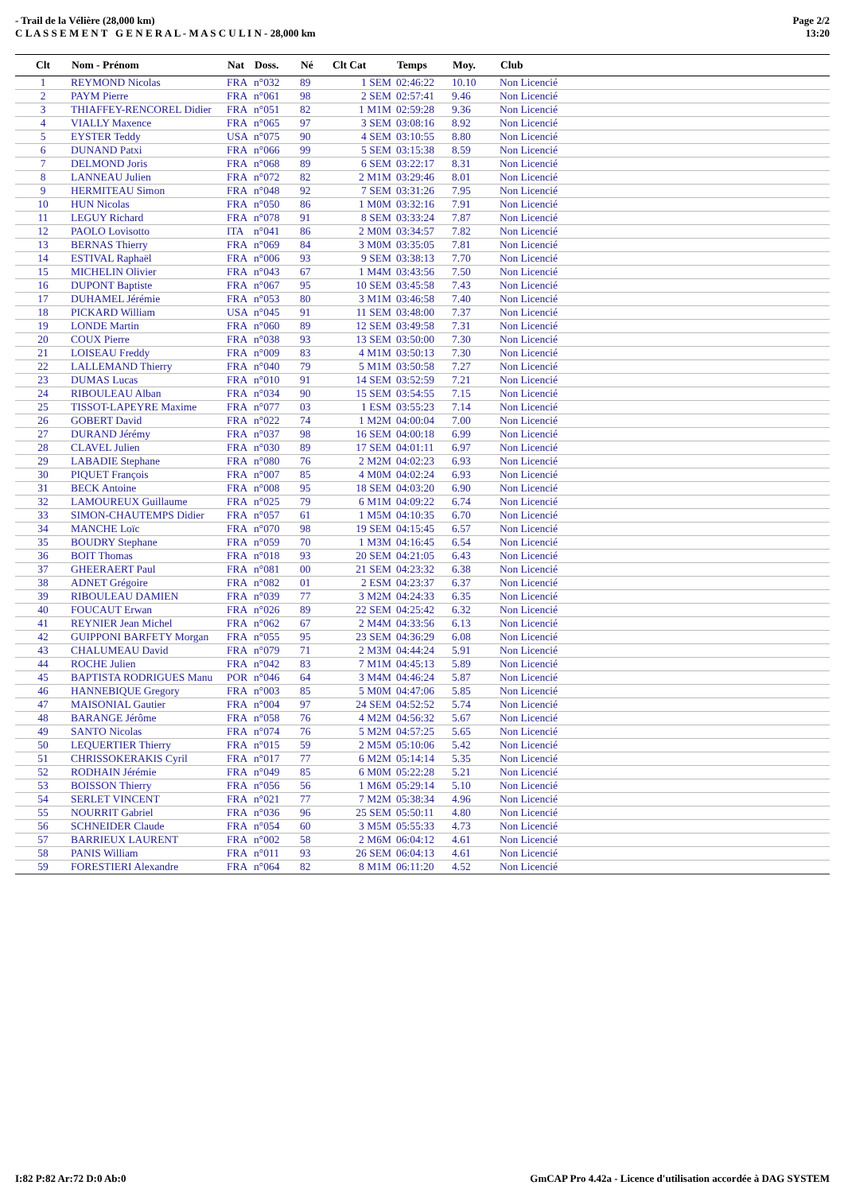- Trail de la Vélière (28,000 km)
C L A S S E M E N T G E N E R A L - M A S C U L I N - 28,000 km
Page 2/2
13:20
| Clt | Nom - Prénom | Nat | Doss. | Né | Clt Cat | Temps | Moy. | Club |
| --- | --- | --- | --- | --- | --- | --- | --- | --- |
| 1 | REYMOND Nicolas | FRA | n°032 | 89 | 1 SEM | 02:46:22 | 10.10 | Non Licencié |
| 2 | PAYM Pierre | FRA | n°061 | 98 | 2 SEM | 02:57:41 | 9.46 | Non Licencié |
| 3 | THIAFFEY-RENCOREL Didier | FRA | n°051 | 82 | 1 M1M | 02:59:28 | 9.36 | Non Licencié |
| 4 | VIALLY Maxence | FRA | n°065 | 97 | 3 SEM | 03:08:16 | 8.92 | Non Licencié |
| 5 | EYSTER Teddy | USA | n°075 | 90 | 4 SEM | 03:10:55 | 8.80 | Non Licencié |
| 6 | DUNAND Patxi | FRA | n°066 | 99 | 5 SEM | 03:15:38 | 8.59 | Non Licencié |
| 7 | DELMOND Joris | FRA | n°068 | 89 | 6 SEM | 03:22:17 | 8.31 | Non Licencié |
| 8 | LANNEAU Julien | FRA | n°072 | 82 | 2 M1M | 03:29:46 | 8.01 | Non Licencié |
| 9 | HERMITEAU Simon | FRA | n°048 | 92 | 7 SEM | 03:31:26 | 7.95 | Non Licencié |
| 10 | HUN Nicolas | FRA | n°050 | 86 | 1 M0M | 03:32:16 | 7.91 | Non Licencié |
| 11 | LEGUY Richard | FRA | n°078 | 91 | 8 SEM | 03:33:24 | 7.87 | Non Licencié |
| 12 | PAOLO Lovisotto | ITA | n°041 | 86 | 2 M0M | 03:34:57 | 7.82 | Non Licencié |
| 13 | BERNAS Thierry | FRA | n°069 | 84 | 3 M0M | 03:35:05 | 7.81 | Non Licencié |
| 14 | ESTIVAL Raphaël | FRA | n°006 | 93 | 9 SEM | 03:38:13 | 7.70 | Non Licencié |
| 15 | MICHELIN Olivier | FRA | n°043 | 67 | 1 M4M | 03:43:56 | 7.50 | Non Licencié |
| 16 | DUPONT Baptiste | FRA | n°067 | 95 | 10 SEM | 03:45:58 | 7.43 | Non Licencié |
| 17 | DUHAMEL Jérémie | FRA | n°053 | 80 | 3 M1M | 03:46:58 | 7.40 | Non Licencié |
| 18 | PICKARD William | USA | n°045 | 91 | 11 SEM | 03:48:00 | 7.37 | Non Licencié |
| 19 | LONDE Martin | FRA | n°060 | 89 | 12 SEM | 03:49:58 | 7.31 | Non Licencié |
| 20 | COUX Pierre | FRA | n°038 | 93 | 13 SEM | 03:50:00 | 7.30 | Non Licencié |
| 21 | LOISEAU Freddy | FRA | n°009 | 83 | 4 M1M | 03:50:13 | 7.30 | Non Licencié |
| 22 | LALLEMAND Thierry | FRA | n°040 | 79 | 5 M1M | 03:50:58 | 7.27 | Non Licencié |
| 23 | DUMAS Lucas | FRA | n°010 | 91 | 14 SEM | 03:52:59 | 7.21 | Non Licencié |
| 24 | RIBOULEAU Alban | FRA | n°034 | 90 | 15 SEM | 03:54:55 | 7.15 | Non Licencié |
| 25 | TISSOT-LAPEYRE Maxime | FRA | n°077 | 03 | 1 ESM | 03:55:23 | 7.14 | Non Licencié |
| 26 | GOBERT David | FRA | n°022 | 74 | 1 M2M | 04:00:04 | 7.00 | Non Licencié |
| 27 | DURAND Jérémy | FRA | n°037 | 98 | 16 SEM | 04:00:18 | 6.99 | Non Licencié |
| 28 | CLAVEL Julien | FRA | n°030 | 89 | 17 SEM | 04:01:11 | 6.97 | Non Licencié |
| 29 | LABADIE Stephane | FRA | n°080 | 76 | 2 M2M | 04:02:23 | 6.93 | Non Licencié |
| 30 | PIQUET François | FRA | n°007 | 85 | 4 M0M | 04:02:24 | 6.93 | Non Licencié |
| 31 | BECK Antoine | FRA | n°008 | 95 | 18 SEM | 04:03:20 | 6.90 | Non Licencié |
| 32 | LAMOUREUX Guillaume | FRA | n°025 | 79 | 6 M1M | 04:09:22 | 6.74 | Non Licencié |
| 33 | SIMON-CHAUTEMPS Didier | FRA | n°057 | 61 | 1 M5M | 04:10:35 | 6.70 | Non Licencié |
| 34 | MANCHE Loïc | FRA | n°070 | 98 | 19 SEM | 04:15:45 | 6.57 | Non Licencié |
| 35 | BOUDRY Stephane | FRA | n°059 | 70 | 1 M3M | 04:16:45 | 6.54 | Non Licencié |
| 36 | BOIT Thomas | FRA | n°018 | 93 | 20 SEM | 04:21:05 | 6.43 | Non Licencié |
| 37 | GHEERAERT Paul | FRA | n°081 | 00 | 21 SEM | 04:23:32 | 6.38 | Non Licencié |
| 38 | ADNET Grégoire | FRA | n°082 | 01 | 2 ESM | 04:23:37 | 6.37 | Non Licencié |
| 39 | RIBOULEAU DAMIEN | FRA | n°039 | 77 | 3 M2M | 04:24:33 | 6.35 | Non Licencié |
| 40 | FOUCAUT Erwan | FRA | n°026 | 89 | 22 SEM | 04:25:42 | 6.32 | Non Licencié |
| 41 | REYNIER Jean Michel | FRA | n°062 | 67 | 2 M4M | 04:33:56 | 6.13 | Non Licencié |
| 42 | GUIPPONI BARFETY Morgan | FRA | n°055 | 95 | 23 SEM | 04:36:29 | 6.08 | Non Licencié |
| 43 | CHALUMEAU David | FRA | n°079 | 71 | 2 M3M | 04:44:24 | 5.91 | Non Licencié |
| 44 | ROCHE Julien | FRA | n°042 | 83 | 7 M1M | 04:45:13 | 5.89 | Non Licencié |
| 45 | BAPTISTA RODRIGUES Manu | POR | n°046 | 64 | 3 M4M | 04:46:24 | 5.87 | Non Licencié |
| 46 | HANNEBIQUE Gregory | FRA | n°003 | 85 | 5 M0M | 04:47:06 | 5.85 | Non Licencié |
| 47 | MAISONIAL Gautier | FRA | n°004 | 97 | 24 SEM | 04:52:52 | 5.74 | Non Licencié |
| 48 | BARANGE Jérôme | FRA | n°058 | 76 | 4 M2M | 04:56:32 | 5.67 | Non Licencié |
| 49 | SANTO Nicolas | FRA | n°074 | 76 | 5 M2M | 04:57:25 | 5.65 | Non Licencié |
| 50 | LEQUERTIER Thierry | FRA | n°015 | 59 | 2 M5M | 05:10:06 | 5.42 | Non Licencié |
| 51 | CHRISSOKERAKIS Cyril | FRA | n°017 | 77 | 6 M2M | 05:14:14 | 5.35 | Non Licencié |
| 52 | RODHAIN Jérémie | FRA | n°049 | 85 | 6 M0M | 05:22:28 | 5.21 | Non Licencié |
| 53 | BOISSON Thierry | FRA | n°056 | 56 | 1 M6M | 05:29:14 | 5.10 | Non Licencié |
| 54 | SERLET VINCENT | FRA | n°021 | 77 | 7 M2M | 05:38:34 | 4.96 | Non Licencié |
| 55 | NOURRIT Gabriel | FRA | n°036 | 96 | 25 SEM | 05:50:11 | 4.80 | Non Licencié |
| 56 | SCHNEIDER Claude | FRA | n°054 | 60 | 3 M5M | 05:55:33 | 4.73 | Non Licencié |
| 57 | BARRIEUX LAURENT | FRA | n°002 | 58 | 2 M6M | 06:04:12 | 4.61 | Non Licencié |
| 58 | PANIS William | FRA | n°011 | 93 | 26 SEM | 06:04:13 | 4.61 | Non Licencié |
| 59 | FORESTIERI Alexandre | FRA | n°064 | 82 | 8 M1M | 06:11:20 | 4.52 | Non Licencié |
I:82 P:82 Ar:72 D:0 Ab:0 GmCAP Pro 4.42a - Licence d'utilisation accordée à DAG SYSTEM